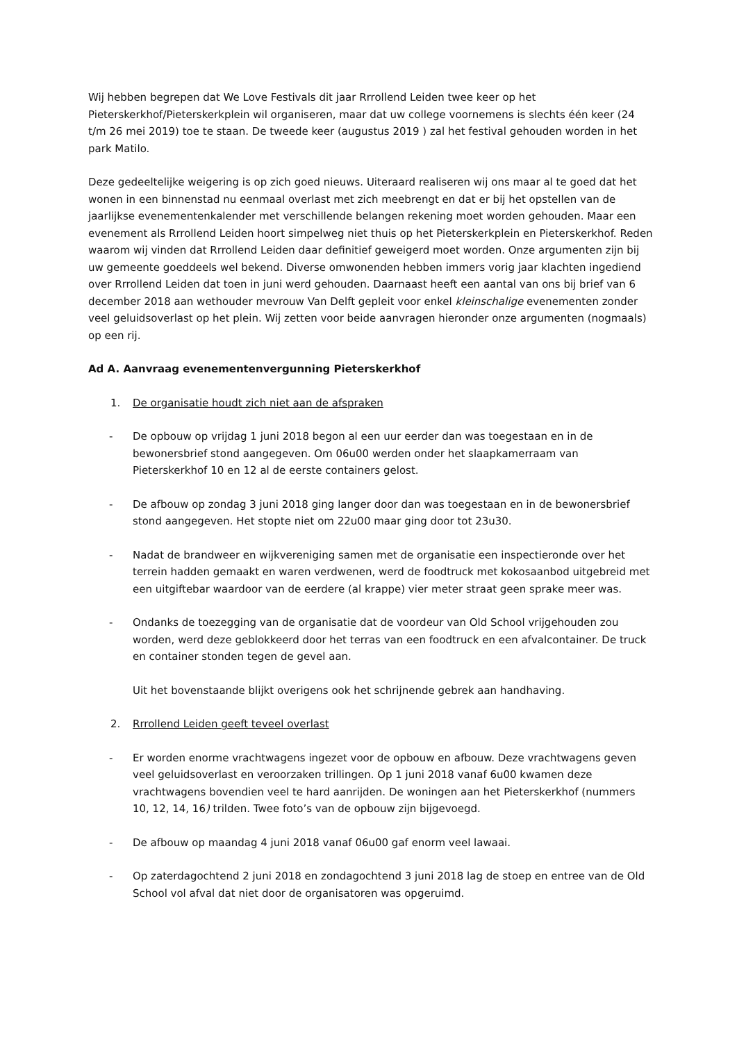Wij hebben begrepen dat We Love Festivals dit jaar Rrrollend Leiden twee keer op het Pieterskerkhof/Pieterskerkplein wil organiseren, maar dat uw college voornemens is slechts één keer (24 t/m 26 mei 2019) toe te staan. De tweede keer (augustus 2019 ) zal het festival gehouden worden in het park Matilo.
Deze gedeeltelijke weigering is op zich goed nieuws. Uiteraard realiseren wij ons maar al te goed dat het wonen in een binnenstad nu eenmaal overlast met zich meebrengt en dat er bij het opstellen van de jaarlijkse evenementenkalender met verschillende belangen rekening moet worden gehouden. Maar een evenement als Rrrollend Leiden hoort simpelweg niet thuis op het Pieterskerkplein en Pieterskerkhof. Reden waarom wij vinden dat Rrrollend Leiden daar definitief geweigerd moet worden. Onze argumenten zijn bij uw gemeente goeddeels wel bekend. Diverse omwonenden hebben immers vorig jaar klachten ingediend over Rrrollend Leiden dat toen in juni werd gehouden. Daarnaast heeft een aantal van ons bij brief van 6 december 2018 aan wethouder mevrouw Van Delft gepleit voor enkel kleinschalige evenementen zonder veel geluidsoverlast op het plein. Wij zetten voor beide aanvragen hieronder onze argumenten (nogmaals) op een rij.
Ad A. Aanvraag evenementenvergunning Pieterskerkhof
1. De organisatie houdt zich niet aan de afspraken
- De opbouw op vrijdag 1 juni 2018 begon al een uur eerder dan was toegestaan en in de bewonersbrief stond aangegeven. Om 06u00 werden onder het slaapkamerraam van Pieterskerkhof 10 en 12 al de eerste containers gelost.
- De afbouw op zondag 3 juni 2018 ging langer door dan was toegestaan en in de bewonersbrief stond aangegeven. Het stopte niet om 22u00 maar ging door tot 23u30.
- Nadat de brandweer en wijkvereniging samen met de organisatie een inspectieronde over het terrein hadden gemaakt en waren verdwenen, werd de foodtruck met kokosaanbod uitgebreid met een uitgiftebar waardoor van de eerdere (al krappe) vier meter straat geen sprake meer was.
- Ondanks de toezegging van de organisatie dat de voordeur van Old School vrijgehouden zou worden, werd deze geblokkeerd door het terras van een foodtruck en een afvalcontainer. De truck en container stonden tegen de gevel aan.
Uit het bovenstaande blijkt overigens ook het schrijnende gebrek aan handhaving.
2. Rrrollend Leiden geeft teveel overlast
- Er worden enorme vrachtwagens ingezet voor de opbouw en afbouw. Deze vrachtwagens geven veel geluidsoverlast en veroorzaken trillingen. Op 1 juni 2018 vanaf 6u00 kwamen deze vrachtwagens bovendien veel te hard aanrijden. De woningen aan het Pieterskerkhof (nummers 10, 12, 14, 16) trilden. Twee foto’s van de opbouw zijn bijgevoegd.
- De afbouw op maandag 4 juni 2018 vanaf 06u00 gaf enorm veel lawaai.
- Op zaterdagochtend 2 juni 2018 en zondagochtend 3 juni 2018 lag de stoep en entree van de Old School vol afval dat niet door de organisatoren was opgeruimd.